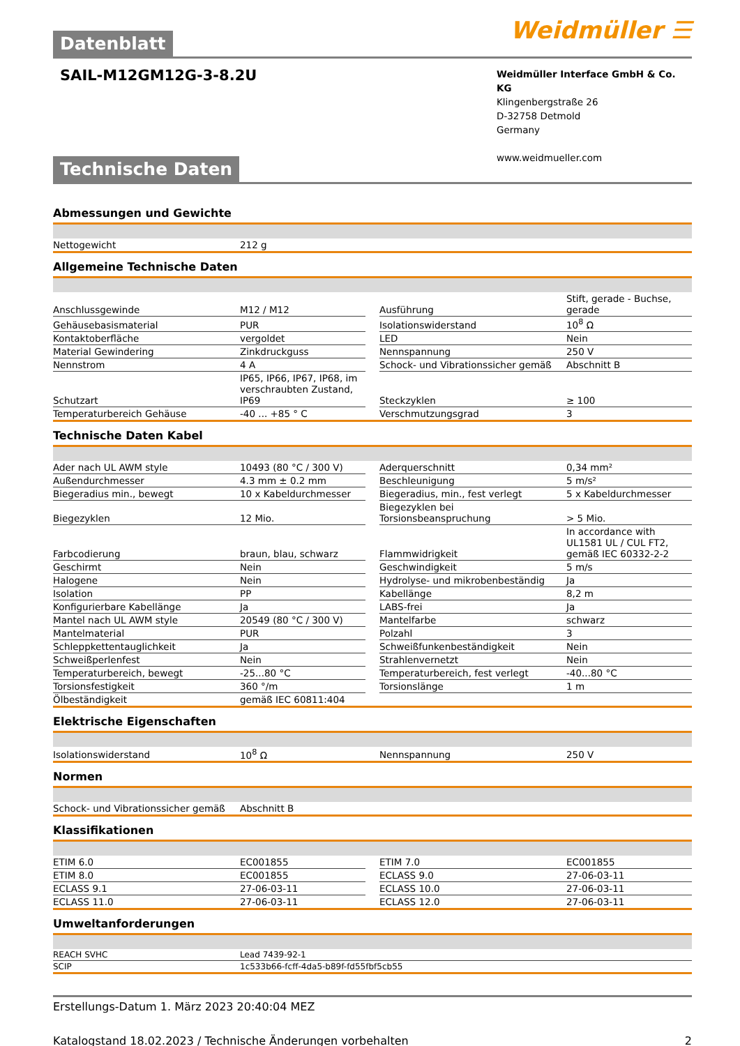Datenblatt
Weidmüller ☰
SAIL-M12GM12G-3-8.2U
Weidmüller Interface GmbH & Co. KG
Klingenbergstraße 26
D-32758 Detmold
Germany
www.weidmueller.com
Technische Daten
Abmessungen und Gewichte
| Nettogewicht | 212 g |
Allgemeine Technische Daten
| Anschlussgewinde | M12 / M12 | | Ausführung | Stift, gerade - Buchse, gerade |
| Gehäusebasismaterial | PUR | | Isolationswiderstand | 10<sup>8</sup> Ω |
| Kontaktoberfläche | vergoldet | | LED | Nein |
| Material Gewindering | Zinkdruckguss | | Nennspannung | 250 V |
| Nennstrom | 4 A | | Schock- und Vibrationssicher gemäß | Abschnitt B |
| Schutzart | IP65, IP66, IP67, IP68, im verschraubten Zustand, IP69 | | Steckzyklen | ≥ 100 |
| Temperaturbereich Gehäuse | -40 ... +85 ° C | | Verschmutzungsgrad | 3 |
Technische Daten Kabel
| Ader nach UL AWM style | 10493 (80 °C / 300 V) | | Aderquerschnitt | 0,34 mm² |
| Außendurchmesser | 4.3 mm ± 0.2 mm | | Beschleunigung | 5 m/s² |
| Biegeradius min., bewegt | 10 x Kabeldurchmesser | | Biegeradius, min., fest verlegt | 5 x Kabeldurchmesser |
| Biegezyklen | 12 Mio. | | Biegezyklen bei Torsionsbeanspruchung | > 5 Mio. |
| Farbcodierung | braun, blau, schwarz | | Flammwidrigkeit | In accordance with UL1581 UL / CUL FT2, gemäß IEC 60332-2-2 |
| Geschirmt | Nein | | Geschwindigkeit | 5 m/s |
| Halogene | Nein | | Hydrolyse- und mikrobenbeständig | Ja |
| Isolation | PP | | Kabellänge | 8,2 m |
| Konfigurierbare Kabellänge | Ja | | LABS-frei | Ja |
| Mantel nach UL AWM style | 20549 (80 °C / 300 V) | | Mantelfarbe | schwarz |
| Mantelmaterial | PUR | | Polzahl | 3 |
| Schleppkettentauglichkeit | Ja | | Schweißfunkenbeständigkeit | Nein |
| Schweißperlenfest | Nein | | Strahlenvernetzt | Nein |
| Temperaturbereich, bewegt | -25...80 °C | | Temperaturbereich, fest verlegt | -40...80 °C |
| Torsionsfestigkeit | 360 °/m | | Torsionslänge | 1 m |
| Ölbeständigkeit | gemäß IEC 60811:404 | | | |
Elektrische Eigenschaften
| Isolationswiderstand | 10<sup>8</sup> Ω | | Nennspannung | 250 V |
Normen
| Schock- und Vibrationssicher gemäß | Abschnitt B |
Klassifikationen
| ETIM 6.0 | EC001855 | | ETIM 7.0 | EC001855 |
| ETIM 8.0 | EC001855 | | ECLASS 9.0 | 27-06-03-11 |
| ECLASS 9.1 | 27-06-03-11 | | ECLASS 10.0 | 27-06-03-11 |
| ECLASS 11.0 | 27-06-03-11 | | ECLASS 12.0 | 27-06-03-11 |
Umweltanforderungen
| REACH SVHC | Lead 7439-92-1 |
| SCIP | 1c533b66-fcff-4da5-b89f-fd55fbf5cb55 |
Erstellungs-Datum 1. März 2023 20:40:04 MEZ
Katalogstand 18.02.2023 / Technische Änderungen vorbehalten 2